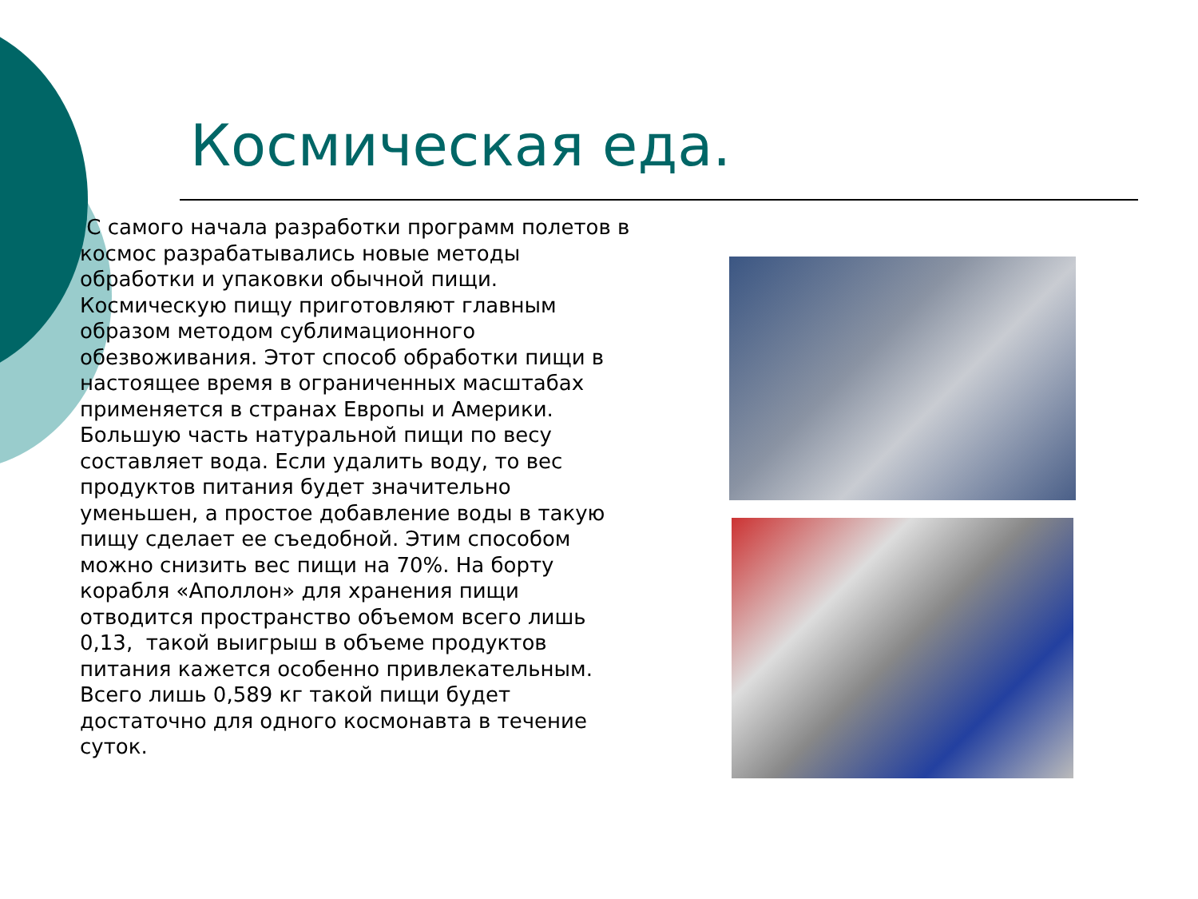Космическая еда.
С самого начала разработки программ полетов в космос разрабатывались новые методы обработки и упаковки обычной пищи. Космическую пищу приготовляют главным образом методом сублимационного обезвоживания. Этот способ обработки пищи в настоящее время в ограниченных масштабах применяется в странах Европы и Америки. Большую часть натуральной пищи по весу составляет вода. Если удалить воду, то вес продуктов питания будет значительно уменьшен, а простое добавление воды в такую пищу сделает ее съедобной. Этим способом можно снизить вес пищи на 70%. На борту корабля «Аполлон» для хранения пищи отводится пространство объемом всего лишь 0,13, такой выигрыш в объеме продуктов питания кажется особенно привлекательным. Всего лишь 0,589 кг такой пищи будет достаточно для одного космонавта в течение суток.